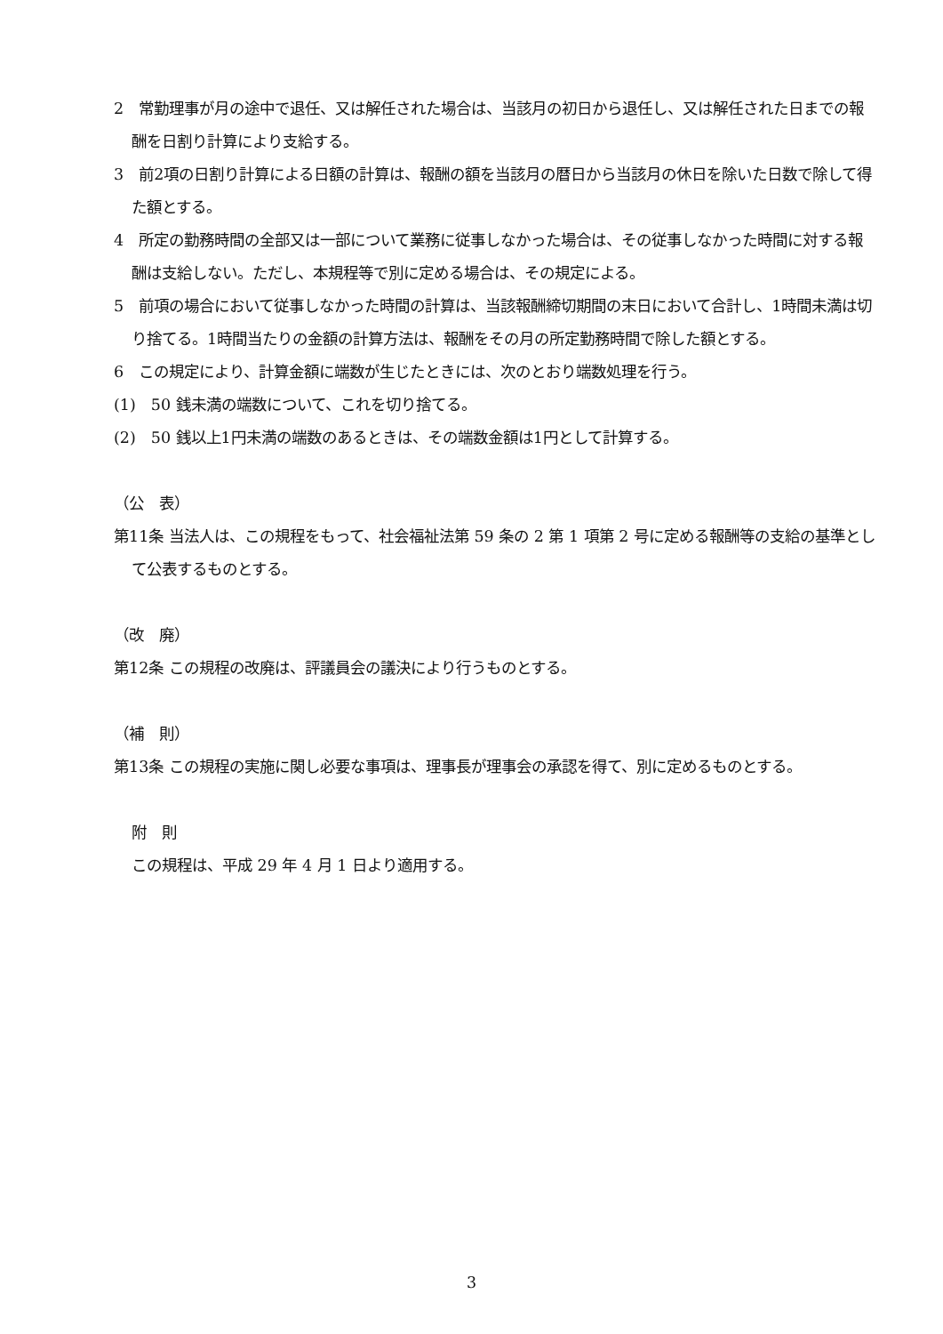2　常勤理事が月の途中で退任、又は解任された場合は、当該月の初日から退任し、又は解任された日までの報酬を日割り計算により支給する。
3　前2項の日割り計算による日額の計算は、報酬の額を当該月の暦日から当該月の休日を除いた日数で除して得た額とする。
4　所定の勤務時間の全部又は一部について業務に従事しなかった場合は、その従事しなかった時間に対する報酬は支給しない。ただし、本規程等で別に定める場合は、その規定による。
5　前項の場合において従事しなかった時間の計算は、当該報酬締切期間の末日において合計し、1時間未満は切り捨てる。1時間当たりの金額の計算方法は、報酬をその月の所定勤務時間で除した額とする。
6　この規定により、計算金額に端数が生じたときには、次のとおり端数処理を行う。
(1)　50 銭未満の端数について、これを切り捨てる。
(2)　50 銭以上1円未満の端数のあるときは、その端数金額は1円として計算する。
（公　表）
第11条 当法人は、この規程をもって、社会福祉法第 59 条の 2 第 1 項第 2 号に定める報酬等の支給の基準として公表するものとする。
（改　廃）
第12条 この規程の改廃は、評議員会の議決により行うものとする。
（補　則）
第13条 この規程の実施に関し必要な事項は、理事長が理事会の承認を得て、別に定めるものとする。
附　則
この規程は、平成 29 年 4 月 1 日より適用する。
3